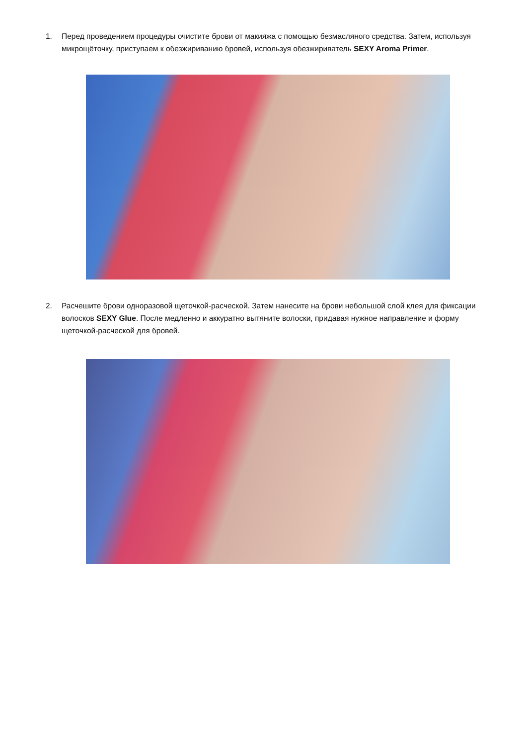1. Перед проведением процедуры очистите брови от макияжа с помощью безмасляного средства. Затем, используя микрощёточку, приступаем к обезжириванию бровей, используя обезжириватель SEXY Aroma Primer.
2. Расчешите брови одноразовой щеточкой-расческой. Затем нанесите на брови небольшой слой клея для фиксации волосков SEXY Glue. После медленно и аккуратно вытяните волоски, придавая нужное направление и форму щеточкой-расческой для бровей.